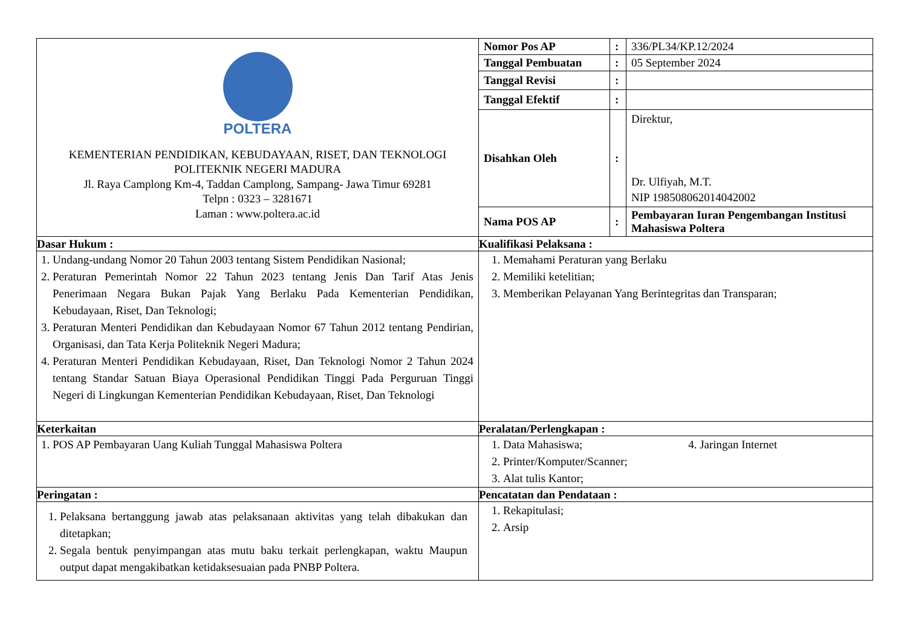| POLTERA KEMENTERIAN PENDIDIKAN, KEBUDAYAAN, RISET, DAN TEKNOLOGI POLITEKNIK NEGERI MADURA Jl. Raya Camplong Km-4, Taddan Camplong, Sampang- Jawa Timur 69281 Telpn : 0323 – 3281671 Laman : www.poltera.ac.id | / Nomor Pos AP / : / 336/PL34/KP.12/2024 / / Tanggal Pembuatan / : / 05 September 2024 / / Tanggal Revisi / : / / / Tanggal Efektif / : / / / Disahkan Oleh / : / Direktur, Dr. Ulfiyah, M.T. NIP 198508062014042002 / / Nama POS AP / : / Pembayaran Iuran Pengembangan Institusi Mahasiswa Poltera / |
| Dasar Hukum : | Kualifikasi Pelaksana : |
| 1. Undang-undang Nomor 20 Tahun 2003 tentang Sistem Pendidikan Nasional; 2. Peraturan Pemerintah Nomor 22 Tahun 2023 tentang Jenis Dan Tarif Atas Jenis Penerimaan Negara Bukan Pajak Yang Berlaku Pada Kementerian Pendidikan, Kebudayaan, Riset, Dan Teknologi; 3. Peraturan Menteri Pendidikan dan Kebudayaan Nomor 67 Tahun 2012 tentang Pendirian, Organisasi, dan Tata Kerja Politeknik Negeri Madura; 4. Peraturan Menteri Pendidikan Kebudayaan, Riset, Dan Teknologi Nomor 2 Tahun 2024 tentang Standar Satuan Biaya Operasional Pendidikan Tinggi Pada Perguruan Tinggi Negeri di Lingkungan Kementerian Pendidikan Kebudayaan, Riset, Dan Teknologi | 1. Memahami Peraturan yang Berlaku 2. Memiliki ketelitian; 3. Memberikan Pelayanan Yang Berintegritas dan Transparan; |
| Keterkaitan | Peralatan/Perlengkapan : |
| 1. POS AP Pembayaran Uang Kuliah Tunggal Mahasiswa Poltera | 1. Data Mahasiswa; 4. Jaringan Internet 2. Printer/Komputer/Scanner; 3. Alat tulis Kantor; |
| Peringatan : | Pencatatan dan Pendataan : |
| 1. Pelaksana bertanggung jawab atas pelaksanaan aktivitas yang telah dibakukan dan ditetapkan; 2. Segala bentuk penyimpangan atas mutu baku terkait perlengkapan, waktu Maupun output dapat mengakibatkan ketidaksesuaian pada PNBP Poltera. | 1. Rekapitulasi; 2. Arsip |